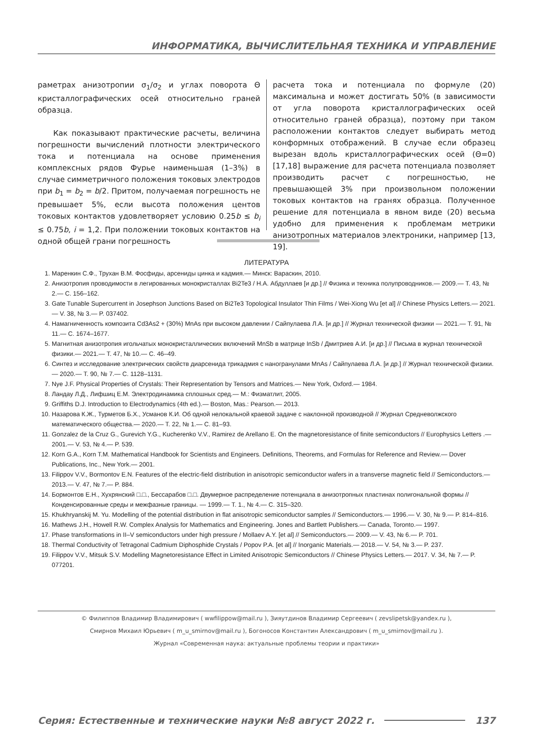ИНФОРМАТИКА, ВЫЧИСЛИТЕЛЬНАЯ ТЕХНИКА И УПРАВЛЕНИЕ
раметрах анизотропии σ<sub>1</sub>/σ<sub>2</sub> и углах поворота Θ кристаллографических осей относительно граней образца.
Как показывают практические расчеты, величина погрешности вычислений плотности электрического тока и потенциала на основе применения комплексных рядов Фурье наименьшая (1–3%) в случае симметричного положения токовых электродов при b<sub>1</sub> = b<sub>2</sub> = b/2. Притом, получаемая погрешность не превышает 5%, если высота положения центов токовых контактов удовлетворяет условию 0.25b ≤ b<sub>i</sub> ≤ 0.75b, i = 1,2. При положении токовых контактов на одной общей грани погрешность
расчета тока и потенциала по формуле (20) максимальна и может достигать 50% (в зависимости от угла поворота кристаллографических осей относительно граней образца), поэтому при таком расположении контактов следует выбирать метод конформных отображений. В случае если образец вырезан вдоль кристаллографических осей (Θ=0) [17,18] выражение для расчета потенциала позволяет производить расчет с погрешностью, не превышающей 3% при произвольном положении токовых контактов на гранях образца. Полученное решение для потенциала в явном виде (20) весьма удобно для применения к проблемам метрики анизотропных материалов электроники, например [13, 19].
ЛИТЕРАТУРА
1. Маренкин С.Ф., Трухан В.М. Фосфиды, арсениды цинка и кадмия.— Минск: Вараскин, 2010.
2. Анизотропия проводимости в легированных монокристаллах Bi2Te3 / Н.А. Абдуллаев [и др.] // Физика и техника полупроводников.— 2009.— Т. 43, № 2.— С. 156–162.
3. Gate Tunable Supercurrent in Josephson Junctions Based on Bi2Te3 Topological Insulator Thin Films / Wei-Xiong Wu [et al] // Chinese Physics Letters.— 2021.— V. 38, № 3.— P. 037402.
4. Намагниченность композита Cd3As2 + (30%) MnAs при высоком давлении / Сайпулаева Л.А. [и др.] // Журнал технической физики — 2021.— Т. 91, № 11.— С. 1674–1677.
5. Магнитная анизотропия игольчатых монокристаллических включений MnSb в матрице InSb / Дмитриев А.И. [и др.] // Письма в журнал технической физики.— 2021.— Т. 47, № 10.— С. 46–49.
6. Синтез и исследование электрических свойств диарсенида трикадмия с наногранулами MnAs / Сайпулаева Л.А. [и др.] // Журнал технической физики.— 2020.— Т. 90, № 7.— С. 1128–1131.
7. Nye J.F. Physical Properties of Crystals: Their Representation by Tensors and Matrices.— New York, Oxford.— 1984.
8. Ландау Л.Д., Лифшиц Е.М. Электродинамика сплошных сред.— М.: Физматлит, 2005.
9. Griffiths D.J. Introduction to Electrodynamics (4th ed.).— Boston, Mas.: Pearson.— 2013.
10. Назарова К.Ж., Турметов Б.Х., Усманов К.И. Об одной нелокальной краевой задаче с наклонной производной // Журнал Средневолжского математического общества.— 2020.— Т. 22, № 1.— С. 81–93.
11. Gonzalez de la Cruz G., Gurevich Y.G., Kucherenko V.V., Ramirez de Arellano E. On the magnetoresistance of finite semiconductors // Europhysics Letters .— 2001.— V. 53, № 4.— P. 539.
12. Korn G.A., Korn T.M. Mathematical Handbook for Scientists and Engineers. Definitions, Theorems, and Formulas for Reference and Review.— Dover Publications, Inc., New York.— 2001.
13. Filippov V.V., Bormontov E.N. Features of the electric-field distribution in anisotropic semiconductor wafers in a transverse magnetic field // Semiconductors.— 2013.— V. 47, № 7.— P. 884.
14. Бормонтов Е.Н., Хухрянский □.□., Бессарабов □.□. Двумерное распределение потенциала в анизотропных пластинах полигональной формы // Конденсированные среды и межфазные границы. — 1999.— Т. 1., № 4.— С. 315–320.
15. Khukhryanskij M. Yu. Modelling of the potential distribution in flat anisotropic semiconductor samples // Semiconductors.— 1996.— V. 30, № 9.— P. 814–816.
16. Mathews J.H., Howell R.W. Complex Analysis for Mathematics and Engineering. Jones and Bartlett Publishers.— Canada, Toronto.— 1997.
17. Phase transformations in II–V semiconductors under high pressure / Mollaev A.Y. [et al] // Semiconductors.— 2009.— V. 43, № 6.— P. 701.
18. Thermal Conductivity of Tetragonal Cadmium Diphosphide Crystals / Popov P.A. [et al] // Inorganic Materials.— 2018.— V. 54, № 3.— P. 237.
19. Filippov V.V., Mitsuk S.V. Modelling Magnetoresistance Effect in Limited Anisotropic Semiconductors // Chinese Physics Letters.— 2017. V. 34, № 7.— P. 077201.
© Филиппов Владимир Владимирович ( wwfilippow@mail.ru ), Зияутдинов Владимир Сергеевич ( zevslipetsk@yandex.ru ),
Смирнов Михаил Юрьевич ( m_u_smirnov@mail.ru ), Богоносов Константин Александрович ( m_u_smirnov@mail.ru ).
Журнал «Современная наука: актуальные проблемы теории и практики»
Серия: Естественные и технические науки №8 август 2022 г. 137